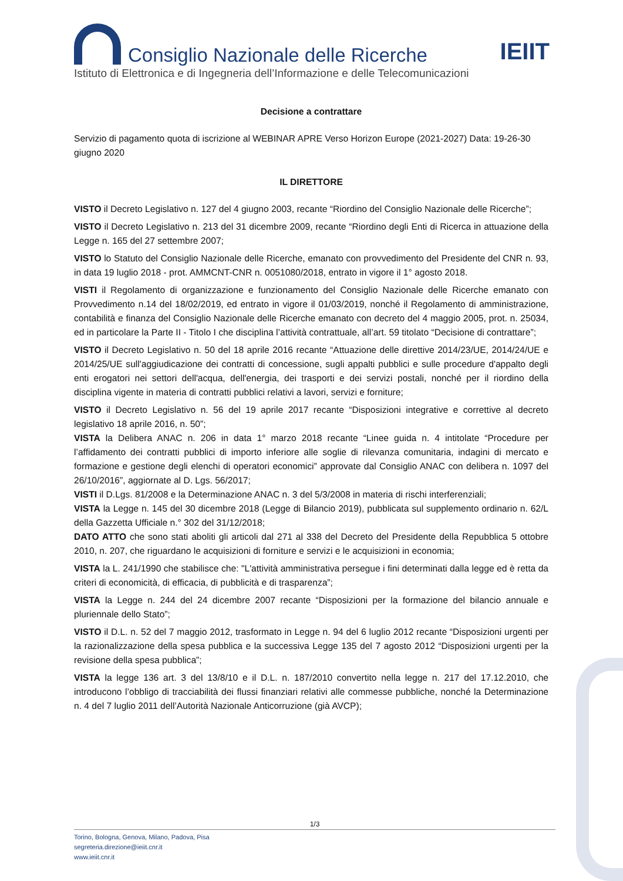Consiglio Nazionale delle Ricerche
IEIIT
Istituto di Elettronica e di Ingegneria dell’Informazione e delle Telecomunicazioni
Decisione a contrattare
Servizio di pagamento quota di iscrizione al WEBINAR APRE Verso Horizon Europe (2021-2027) Data: 19-26-30 giugno 2020
IL DIRETTORE
VISTO il Decreto Legislativo n. 127 del 4 giugno 2003, recante “Riordino del Consiglio Nazionale delle Ricerche”;
VISTO il Decreto Legislativo n. 213 del 31 dicembre 2009, recante “Riordino degli Enti di Ricerca in attuazione della Legge n. 165 del 27 settembre 2007;
VISTO lo Statuto del Consiglio Nazionale delle Ricerche, emanato con provvedimento del Presidente del CNR n. 93, in data 19 luglio 2018 - prot. AMMCNT-CNR n. 0051080/2018, entrato in vigore il 1° agosto 2018.
VISTI il Regolamento di organizzazione e funzionamento del Consiglio Nazionale delle Ricerche emanato con Provvedimento n.14 del 18/02/2019, ed entrato in vigore il 01/03/2019, nonché il Regolamento di amministrazione, contabilità e finanza del Consiglio Nazionale delle Ricerche emanato con decreto del 4 maggio 2005, prot. n. 25034, ed in particolare la Parte II - Titolo I che disciplina l’attività contrattuale, all’art. 59 titolato “Decisione di contrattare”;
VISTO il Decreto Legislativo n. 50 del 18 aprile 2016 recante “Attuazione delle direttive 2014/23/UE, 2014/24/UE e 2014/25/UE sull'aggiudicazione dei contratti di concessione, sugli appalti pubblici e sulle procedure d'appalto degli enti erogatori nei settori dell'acqua, dell'energia, dei trasporti e dei servizi postali, nonché per il riordino della disciplina vigente in materia di contratti pubblici relativi a lavori, servizi e forniture;
VISTO il Decreto Legislativo n. 56 del 19 aprile 2017 recante “Disposizioni integrative e correttive al decreto legislativo 18 aprile 2016, n. 50”;
VISTA la Delibera ANAC n. 206 in data 1° marzo 2018 recante “Linee guida n. 4 intitolate “Procedure per l’affidamento dei contratti pubblici di importo inferiore alle soglie di rilevanza comunitaria, indagini di mercato e formazione e gestione degli elenchi di operatori economici” approvate dal Consiglio ANAC con delibera n. 1097 del 26/10/2016”, aggiornate al D. Lgs. 56/2017;
VISTI il D.Lgs. 81/2008 e la Determinazione ANAC n. 3 del 5/3/2008 in materia di rischi interferenziali;
VISTA la Legge n. 145 del 30 dicembre 2018 (Legge di Bilancio 2019), pubblicata sul supplemento ordinario n. 62/L della Gazzetta Ufficiale n.° 302 del 31/12/2018;
DATO ATTO che sono stati aboliti gli articoli dal 271 al 338 del Decreto del Presidente della Repubblica 5 ottobre 2010, n. 207, che riguardano le acquisizioni di forniture e servizi e le acquisizioni in economia;
VISTA la L. 241/1990 che stabilisce che: "L'attività amministrativa persegue i fini determinati dalla legge ed è retta da criteri di economicità, di efficacia, di pubblicità e di trasparenza”;
VISTA la Legge n. 244 del 24 dicembre 2007 recante “Disposizioni per la formazione del bilancio annuale e pluriennale dello Stato”;
VISTO il D.L. n. 52 del 7 maggio 2012, trasformato in Legge n. 94 del 6 luglio 2012 recante “Disposizioni urgenti per la razionalizzazione della spesa pubblica e la successiva Legge 135 del 7 agosto 2012 “Disposizioni urgenti per la revisione della spesa pubblica”;
VISTA la legge 136 art. 3 del 13/8/10 e il D.L. n. 187/2010 convertito nella legge n. 217 del 17.12.2010, che introducono l’obbligo di tracciabilità dei flussi finanziari relativi alle commesse pubbliche, nonché la Determinazione n. 4 del 7 luglio 2011 dell’Autorità Nazionale Anticorruzione (già AVCP);
1/3
Torino, Bologna, Genova, Milano, Padova, Pisa
segreteria.direzione@ieiit.cnr.it
www.ieiit.cnr.it